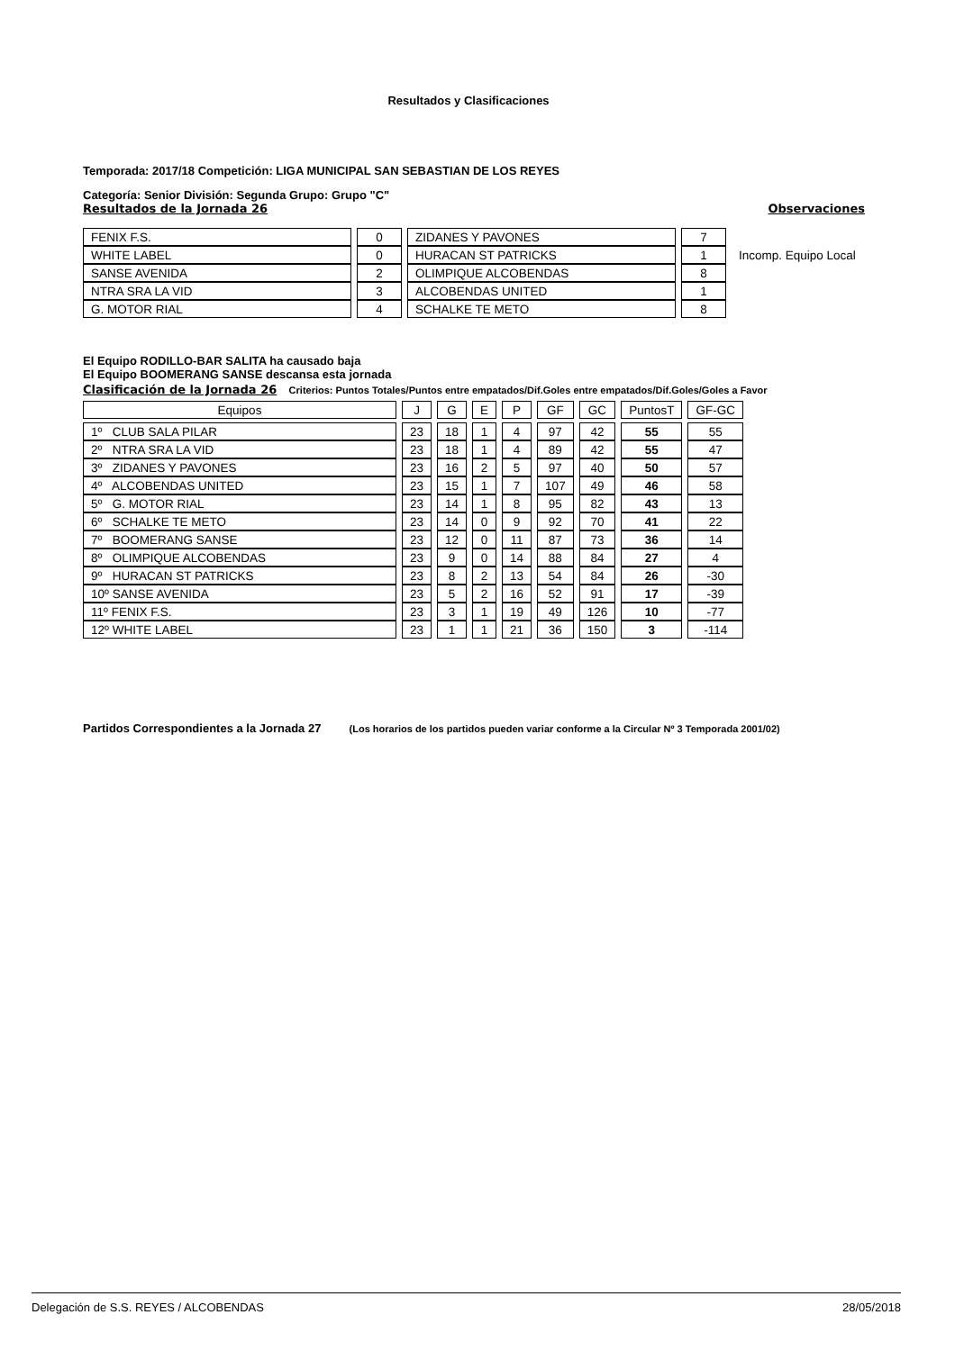Resultados y Clasificaciones
Temporada: 2017/18 Competición: LIGA MUNICIPAL SAN SEBASTIAN DE LOS REYES
Categoría: Senior División: Segunda Grupo: Grupo "C"
Resultados de la Jornada 26 Observaciones
| FENIX F.S. | 0 | ZIDANES Y PAVONES | 7 | |
| WHITE LABEL | 0 | HURACAN ST PATRICKS | 1 | Incomp. Equipo Local |
| SANSE AVENIDA | 2 | OLIMPIQUE ALCOBENDAS | 8 | |
| NTRA SRA LA VID | 3 | ALCOBENDAS UNITED | 1 | |
| G. MOTOR RIAL | 4 | SCHALKE TE METO | 8 | |
El Equipo RODILLO-BAR SALITA ha causado baja
El Equipo BOOMERANG SANSE descansa esta jornada
Clasificación de la Jornada 26 Criterios: Puntos Totales/Puntos entre empatados/Dif.Goles entre empatados/Dif.Goles/Goles a Favor
| Equipos | J | G | E | P | GF | GC | PuntosT | GF-GC |
| --- | --- | --- | --- | --- | --- | --- | --- | --- |
| 1º CLUB SALA PILAR | 23 | 18 | 1 | 4 | 97 | 42 | 55 | 55 |
| 2º NTRA SRA LA VID | 23 | 18 | 1 | 4 | 89 | 42 | 55 | 47 |
| 3º ZIDANES Y PAVONES | 23 | 16 | 2 | 5 | 97 | 40 | 50 | 57 |
| 4º ALCOBENDAS UNITED | 23 | 15 | 1 | 7 | 107 | 49 | 46 | 58 |
| 5º G. MOTOR RIAL | 23 | 14 | 1 | 8 | 95 | 82 | 43 | 13 |
| 6º SCHALKE TE METO | 23 | 14 | 0 | 9 | 92 | 70 | 41 | 22 |
| 7º BOOMERANG SANSE | 23 | 12 | 0 | 11 | 87 | 73 | 36 | 14 |
| 8º OLIMPIQUE ALCOBENDAS | 23 | 9 | 0 | 14 | 88 | 84 | 27 | 4 |
| 9º HURACAN ST PATRICKS | 23 | 8 | 2 | 13 | 54 | 84 | 26 | -30 |
| 10º SANSE AVENIDA | 23 | 5 | 2 | 16 | 52 | 91 | 17 | -39 |
| 11º FENIX F.S. | 23 | 3 | 1 | 19 | 49 | 126 | 10 | -77 |
| 12º WHITE LABEL | 23 | 1 | 1 | 21 | 36 | 150 | 3 | -114 |
Partidos Correspondientes a la Jornada 27 (Los horarios de los partidos pueden variar conforme a la Circular Nº 3 Temporada 2001/02)
Delegación de S.S. REYES / ALCOBENDAS 28/05/2018